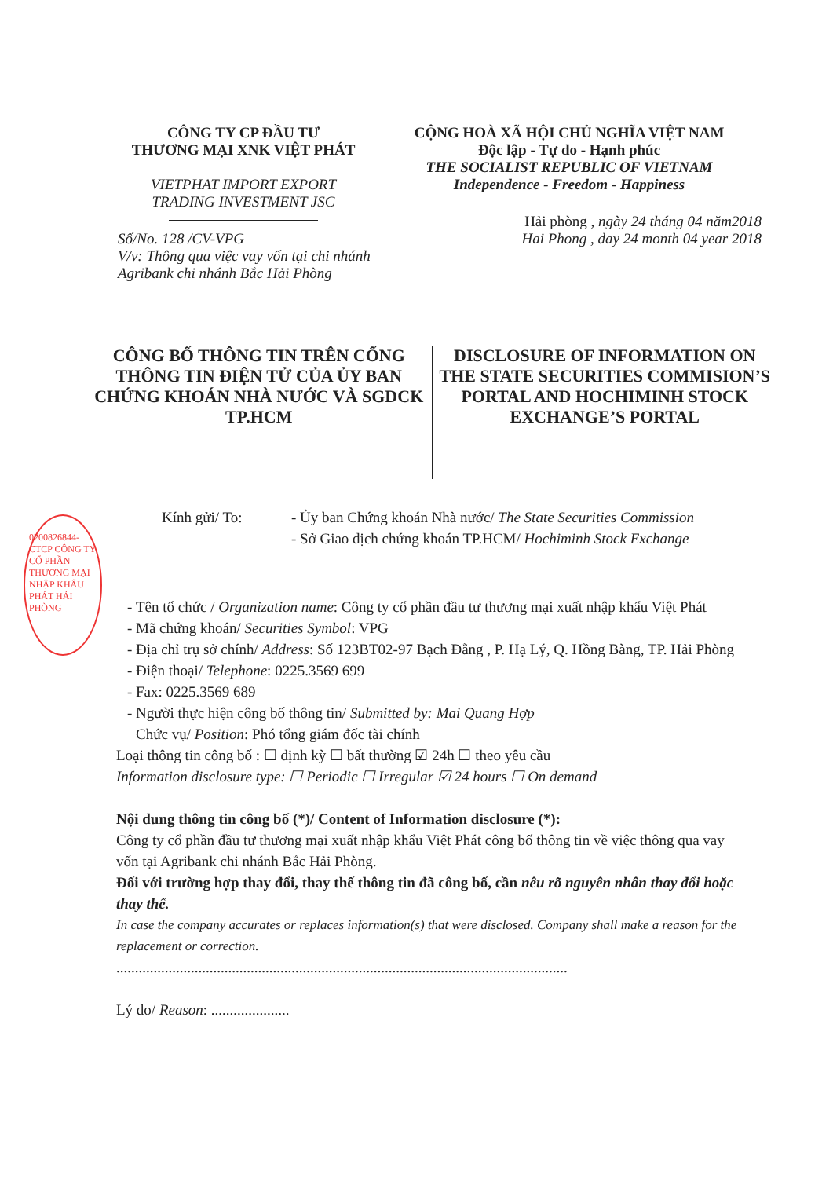CÔNG TY CP ĐẦU TƯ
THƯƠNG MẠI XNK VIỆT PHÁT
VIETPHAT IMPORT EXPORT
TRADING INVESTMENT JSC
Số/No. 128 /CV-VPG
V/v: Thông qua việc vay vốn tại chi nhánh Agribank chi nhánh Bắc Hải Phòng
CỘNG HOÀ XÃ HỘI CHỦ NGHĨA VIỆT NAM
Độc lập - Tự do - Hạnh phúc
THE SOCIALIST REPUBLIC OF VIETNAM
Independence - Freedom - Happiness
Hải phòng , ngày 24 tháng 04 năm2018
Hai Phong , day 24 month 04 year 2018
CÔNG BỐ THÔNG TIN TRÊN CỔNG THÔNG TIN ĐIỆN TỬ CỦA ỦY BAN CHỨNG KHOÁN NHÀ NƯỚC VÀ SGDCK TP.HCM
DISCLOSURE OF INFORMATION ON THE STATE SECURITIES COMMISION’S PORTAL AND HOCHIMINH STOCK EXCHANGE’S PORTAL
0200826844-CTCP CÔNG TY CỔ PHẦN THƯƠNG MẠI NHẬP KHẨU PHÁT HẢI PHÒNG
Kính gửi/ To: - Ủy ban Chứng khoán Nhà nước/ The State Securities Commission
- Sở Giao dịch chứng khoán TP.HCM/ Hochiminh Stock Exchange
Tên tổ chức / Organization name: Công ty cổ phần đầu tư thương mại xuất nhập khẩu Việt Phát
Mã chứng khoán/ Securities Symbol: VPG
Địa chỉ trụ sở chính/ Address: Số 123BT02-97 Bạch Đằng , P. Hạ Lý, Q. Hồng Bàng, TP. Hải Phòng
Điện thoại/ Telephone: 0225.3569 699
Fax: 0225.3569 689
Người thực hiện công bố thông tin/ Submitted by: Mai Quang Hợp
Chức vụ/ Position: Phó tổng giám đốc tài chính
Loại thông tin công bố : ☐ định kỳ ☐ bất thường ☑ 24h ☐ theo yêu cầu
Information disclosure type: ☐ Periodic ☐ Irregular ☑ 24 hours ☐ On demand
Nội dung thông tin công bố (*)/ Content of Information disclosure (*):
Công ty cổ phần đầu tư thương mại xuất nhập khẩu Việt Phát công bố thông tin về việc thông qua vay vốn tại Agribank chi nhánh Bắc Hải Phòng.
Đối với trường hợp thay đổi, thay thế thông tin đã công bố, cần nêu rõ nguyên nhân thay đổi hoặc thay thế.
In case the company accurates or replaces information(s) that were disclosed. Company shall make a reason for the replacement or correction.
.........................................................................................................................
Lý do/ Reason: .....................